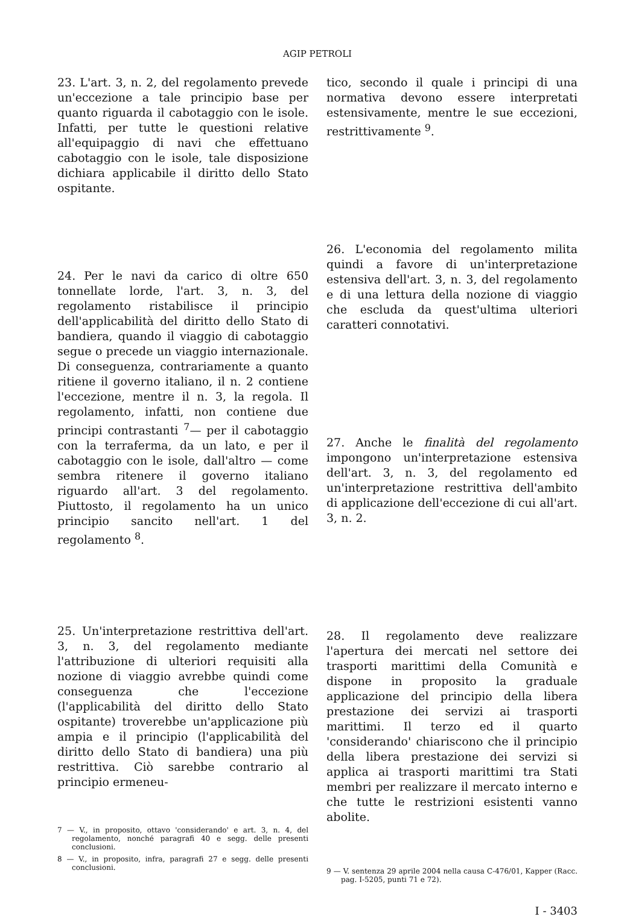AGIP PETROLI
23. L'art. 3, n. 2, del regolamento prevede un'eccezione a tale principio base per quanto riguarda il cabotaggio con le isole. Infatti, per tutte le questioni relative all'equipaggio di navi che effettuano cabotaggio con le isole, tale disposizione dichiara applicabile il diritto dello Stato ospitante.
24. Per le navi da carico di oltre 650 tonnellate lorde, l'art. 3, n. 3, del regolamento ristabilisce il principio dell'applicabilità del diritto dello Stato di bandiera, quando il viaggio di cabotaggio segue o precede un viaggio internazionale. Di conseguenza, contrariamente a quanto ritiene il governo italiano, il n. 2 contiene l'eccezione, mentre il n. 3, la regola. Il regolamento, infatti, non contiene due principi contrastanti <sup>7</sup>— per il cabotaggio con la terraferma, da un lato, e per il cabotaggio con le isole, dall'altro — come sembra ritenere il governo italiano riguardo all'art. 3 del regolamento. Piuttosto, il regolamento ha un unico principio sancito nell'art. 1 del regolamento <sup>8</sup>.
25. Un'interpretazione restrittiva dell'art. 3, n. 3, del regolamento mediante l'attribuzione di ulteriori requisiti alla nozione di viaggio avrebbe quindi come conseguenza che l'eccezione (l'applicabilità del diritto dello Stato ospitante) troverebbe un'applicazione più ampia e il principio (l'applicabilità del diritto dello Stato di bandiera) una più restrittiva. Ciò sarebbe contrario al principio ermeneu-
7 — V., in proposito, ottavo 'considerando' e art. 3, n. 4, del regolamento, nonché paragrafi 40 e segg. delle presenti conclusioni.
8 — V., in proposito, infra, paragrafi 27 e segg. delle presenti conclusioni.
tico, secondo il quale i principi di una normativa devono essere interpretati estensivamente, mentre le sue eccezioni, restrittivamente <sup>9</sup>.
26. L'economia del regolamento milita quindi a favore di un'interpretazione estensiva dell'art. 3, n. 3, del regolamento e di una lettura della nozione di viaggio che escluda da quest'ultima ulteriori caratteri connotativi.
27. Anche le finalità del regolamento impongono un'interpretazione estensiva dell'art. 3, n. 3, del regolamento ed un'interpretazione restrittiva dell'ambito di applicazione dell'eccezione di cui all'art. 3, n. 2.
28. Il regolamento deve realizzare l'apertura dei mercati nel settore dei trasporti marittimi della Comunità e dispone in proposito la graduale applicazione del principio della libera prestazione dei servizi ai trasporti marittimi. Il terzo ed il quarto 'considerando' chiariscono che il principio della libera prestazione dei servizi si applica ai trasporti marittimi tra Stati membri per realizzare il mercato interno e che tutte le restrizioni esistenti vanno abolite.
9 — V. sentenza 29 aprile 2004 nella causa C-476/01, Kapper (Racc. pag. I-5205, punti 71 e 72).
I - 3403